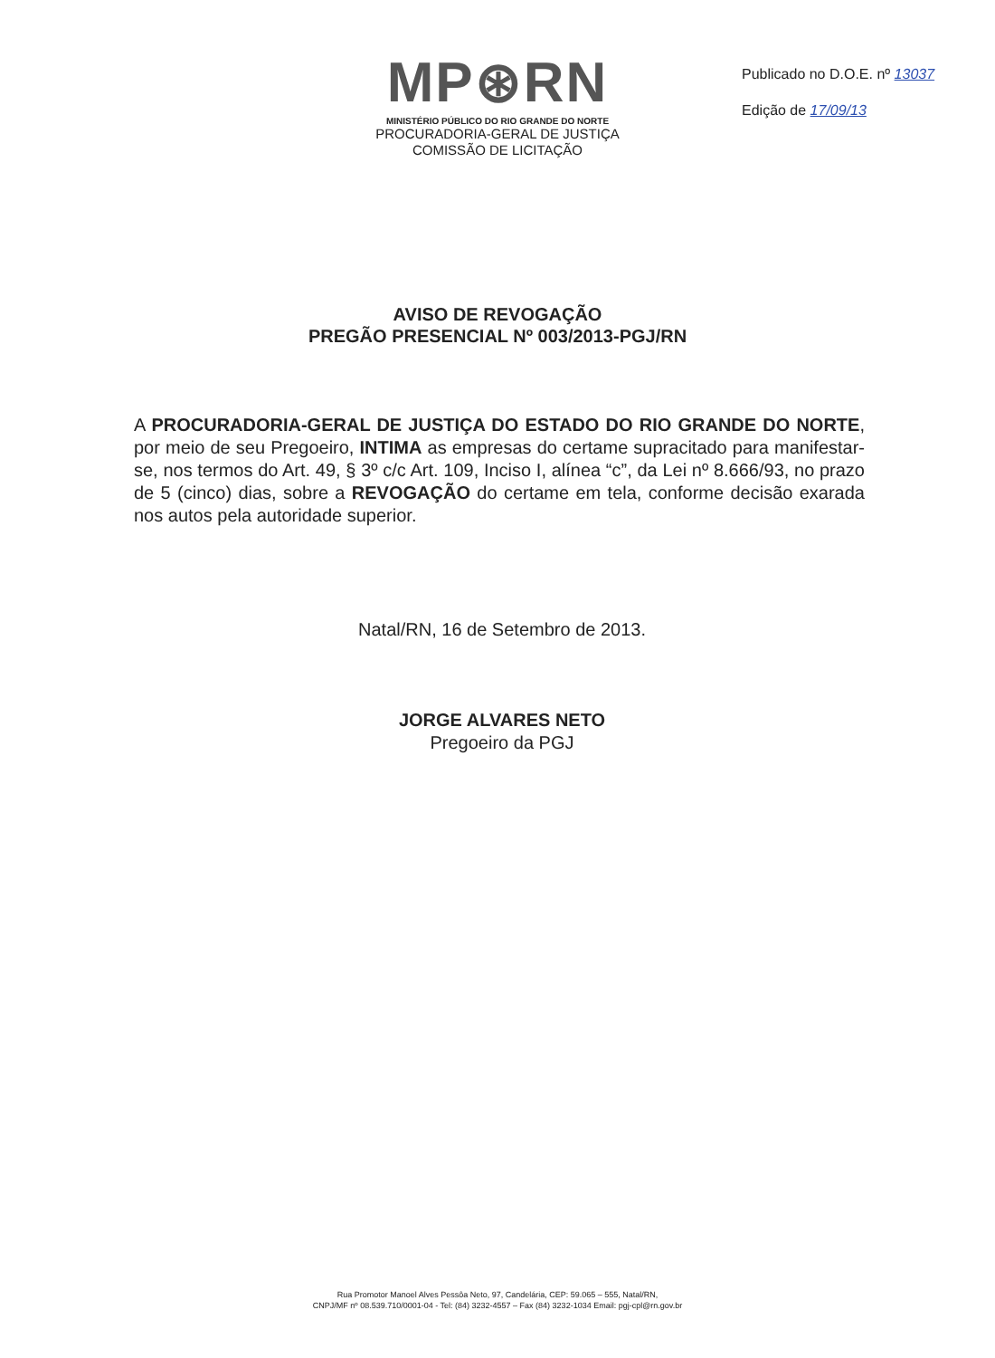MP⊛RN
MINISTÉRIO PÚBLICO DO RIO GRANDE DO NORTE
PROCURADORIA-GERAL DE JUSTIÇA
COMISSÃO DE LICITAÇÃO
Publicado no D.O.E. nº 13037
Edição de 17/09/13
AVISO DE REVOGAÇÃO
PREGÃO PRESENCIAL Nº 003/2013-PGJ/RN
A PROCURADORIA-GERAL DE JUSTIÇA DO ESTADO DO RIO GRANDE DO NORTE, por meio de seu Pregoeiro, INTIMA as empresas do certame supracitado para manifestar-se, nos termos do Art. 49, § 3º c/c Art. 109, Inciso I, alínea “c”, da Lei nº 8.666/93, no prazo de 5 (cinco) dias, sobre a REVOGAÇÃO do certame em tela, conforme decisão exarada nos autos pela autoridade superior.
Natal/RN, 16 de Setembro de 2013.
JORGE ALVARES NETO
Pregoeiro da PGJ
Rua Promotor Manoel Alves Pessôa Neto, 97, Candelária, CEP: 59.065 – 555, Natal/RN,
CNPJ/MF nº 08.539.710/0001-04 - Tel: (84) 3232-4557 – Fax (84) 3232-1034 Email: pgj-cpl@rn.gov.br